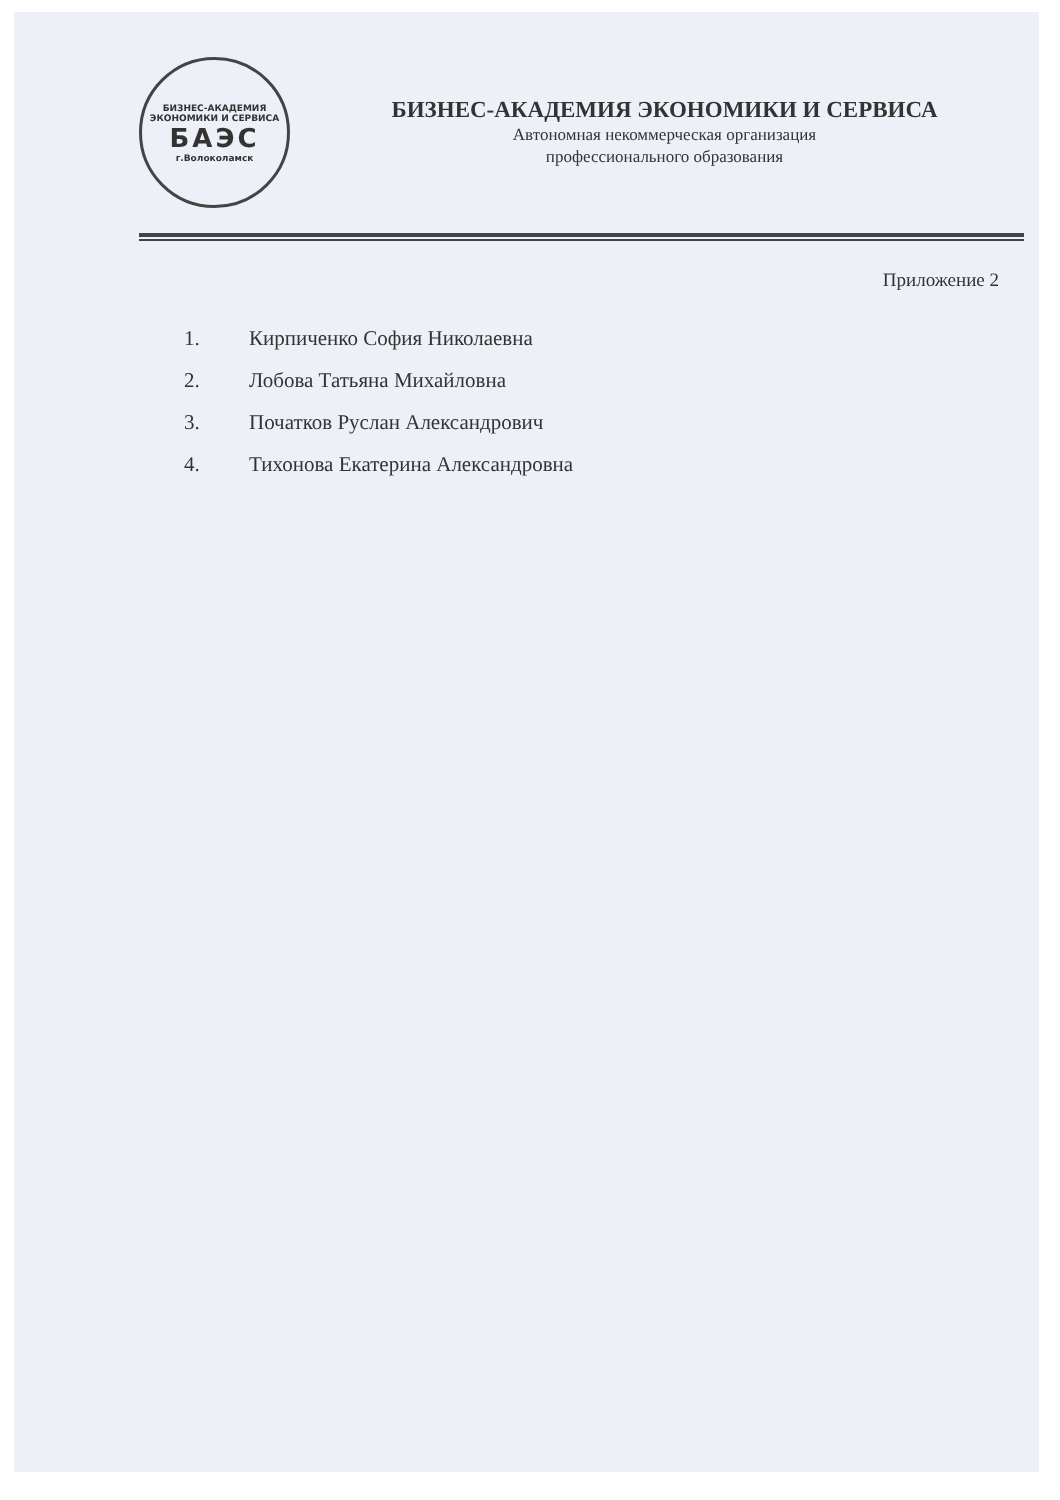БИЗНЕС-АКАДЕМИЯ ЭКОНОМИКИ И СЕРВИСА
БАЭС
г.Волоколамск
БИЗНЕС-АКАДЕМИЯ ЭКОНОМИКИ И СЕРВИСА
Автономная некоммерческая организация
профессионального образования
Приложение 2
1. Кирпиченко София Николаевна
2. Лобова Татьяна Михайловна
3. Початков Руслан Александрович
4. Тихонова Екатерина Александровна